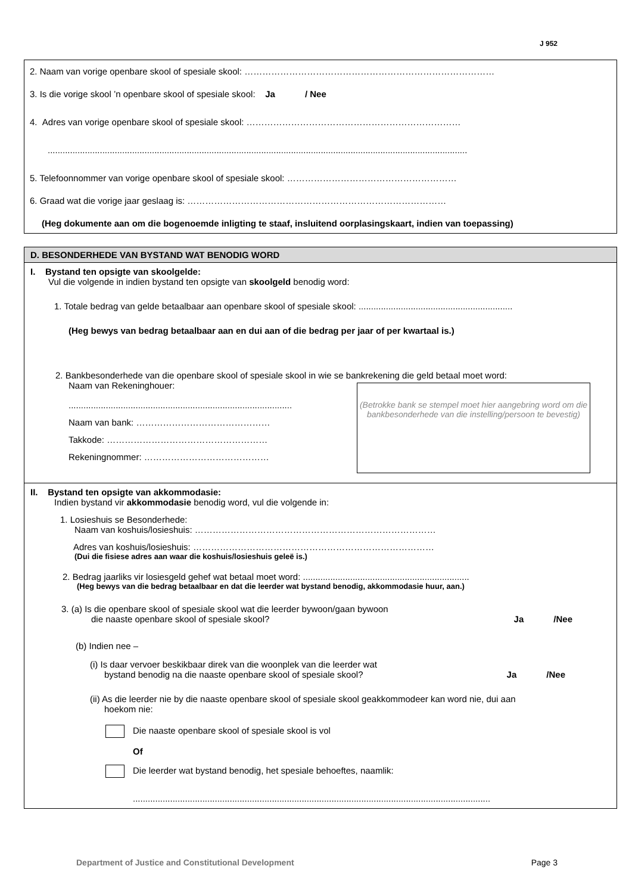J 952
2. Naam van vorige openbare skool of spesiale skool: …………………………………………………………………………
3. Is die vorige skool ’n openbare skool of spesiale skool: Ja / Nee
4. Adres van vorige openbare skool of spesiale skool: ………………………………………………………………
.........................................................................................................................................................................
5. Telefoonnommer van vorige openbare skool of spesiale skool: …………………………………………………
6. Graad wat die vorige jaar geslaag is: ……………………………………………………………………………
(Heg dokumente aan om die bogenoemde inligting te staaf, insluitend oorplasingskaart, indien van toepassing)
D. BESONDERHEDE VAN BYSTAND WAT BENODIG WORD
I. Bystand ten opsigte van skoolgelde:
Vul die volgende in indien bystand ten opsigte van skoolgeld benodig word:
1. Totale bedrag van gelde betaalbaar aan openbare skool of spesiale skool: ..............................................................
(Heg bewys van bedrag betaalbaar aan en dui aan of die bedrag per jaar of per kwartaal is.)
2. Bankbesonderhede van die openbare skool of spesiale skool in wie se bankrekening die geld betaal moet word:
Naam van Rekeninghouer:
..........................................................................................
Naam van bank: ………………………………………
Takkode: ………………………………………………
Rekeningnommer: ……………………………………
(Betrokke bank se stempel moet hier aangebring word om die bankbesonderhede van die instelling/persoon te bevestig)
II. Bystand ten opsigte van akkommodasie:
Indien bystand vir akkommodasie benodig word, vul die volgende in:
1. Losieshuis se Besonderhede:
Naam van koshuis/losieshuis: ………………………………………………………………………
Adres van koshuis/losieshuis: ………………………………………………………………………
(Dui die fisiese adres aan waar die koshuis/losieshuis geleë is.)
2. Bedrag jaarliks vir losiesgeld gehef wat betaal moet word: ...................................................................
(Heg bewys van die bedrag betaalbaar en dat die leerder wat bystand benodig, akkommodasie huur, aan.)
3. (a) Is die openbare skool of spesiale skool wat die leerder bywoon/gaan bywoon
die naaste openbare skool of spesiale skool? Ja /Nee
(b) Indien nee –
(i) Is daar vervoer beskikbaar direk van die woonplek van die leerder wat
bystand benodig na die naaste openbare skool of spesiale skool? Ja /Nee
(ii) As die leerder nie by die naaste openbare skool of spesiale skool geakkommodeer kan word nie, dui aan
hoekom nie:
Die naaste openbare skool of spesiale skool is vol
Of
Die leerder wat bystand benodig, het spesiale behoeftes, naamlik:
................................................................................................................................................
Department of Justice and Constitutional Development Page 3